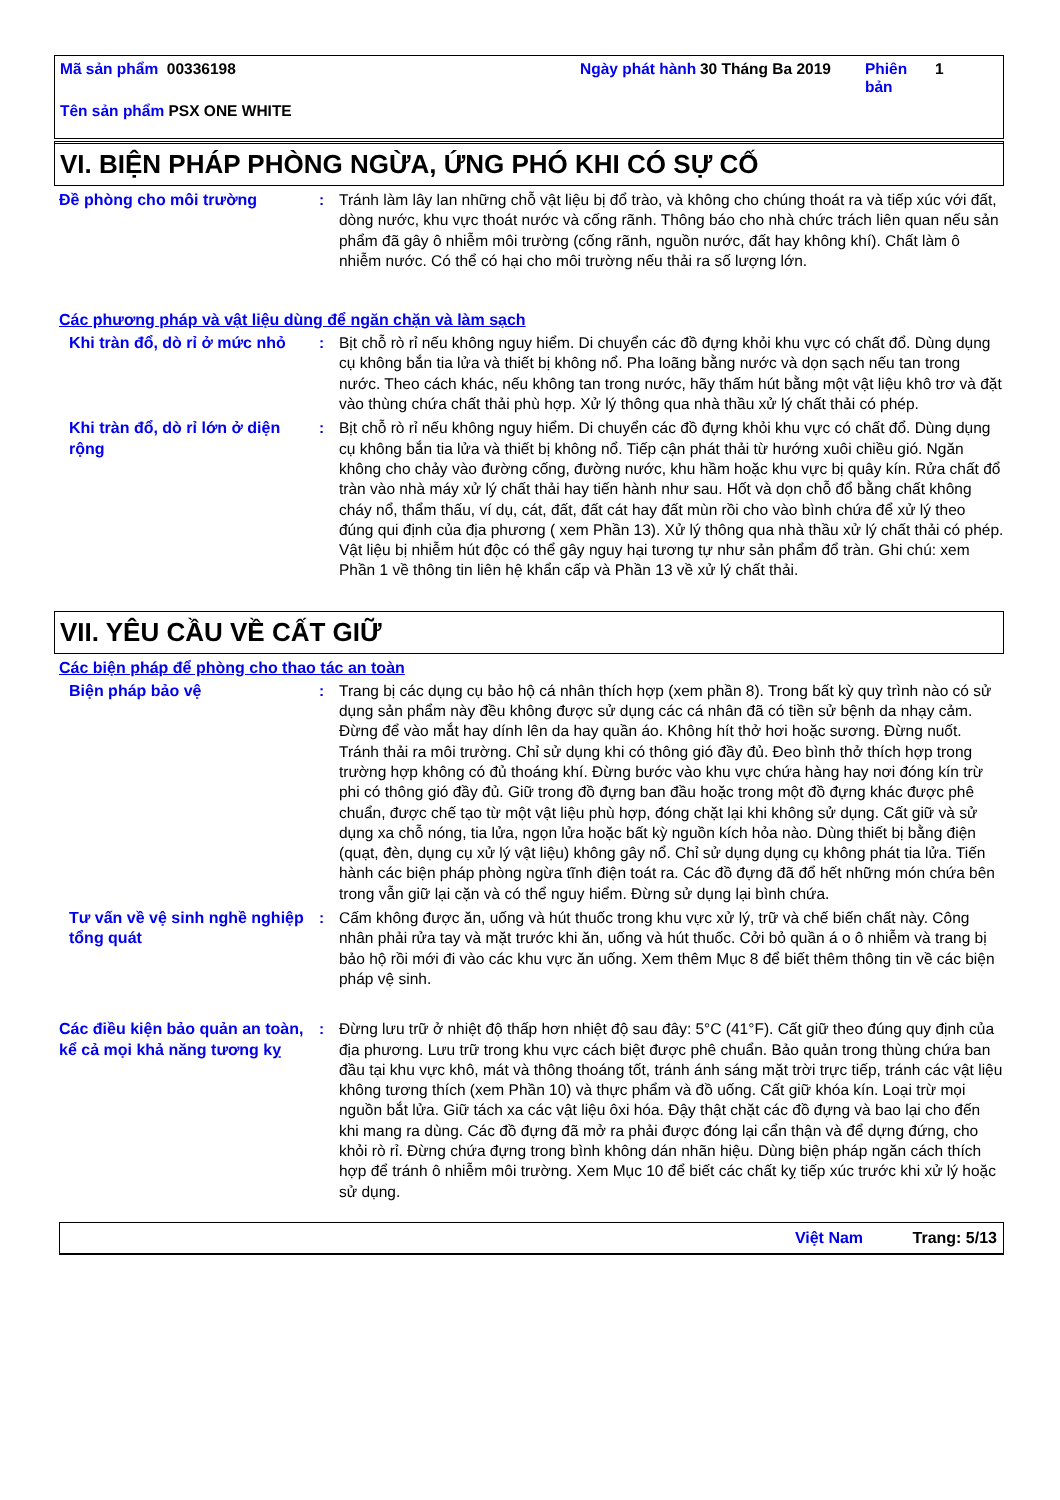Mã sản phẩm 00336198 Ngày phát hành
30 Tháng Ba 2019 Phiên bản
1
Tên sản phẩm PSX ONE WHITE
VI. BIỆN PHÁP PHÒNG NGỪA, ỨNG PHÓ KHI CÓ SỰ CỐ
Đề phòng cho môi trường : Tránh làm lây lan những chỗ vật liệu bị đổ trào, và không cho chúng thoát ra và tiếp xúc với đất, dòng nước, khu vực thoát nước và cống rãnh. Thông báo cho nhà chức trách liên quan nếu sản phẩm đã gây ô nhiễm môi trường (cống rãnh, nguồn nước, đất hay không khí). Chất làm ô nhiễm nước. Có thể có hại cho môi trường nếu thải ra số lượng lớn.
Các phương pháp và vật liệu dùng để ngăn chặn và làm sạch
Khi tràn đổ, dò rỉ ở mức nhỏ
: Bịt chỗ rò rỉ nếu không nguy hiểm. Di chuyển các đồ đựng khỏi khu vực có chất đổ. Dùng dụng cụ không bắn tia lửa và thiết bị không nổ. Pha loãng bằng nước và dọn sạch nếu tan trong nước. Theo cách khác, nếu không tan trong nước, hãy thấm hút bằng một vật liệu khô trơ và đặt vào thùng chứa chất thải phù hợp. Xử lý thông qua nhà thầu xử lý chất thải có phép.
Khi tràn đổ, dò rỉ lớn ở diện rộng
: Bịt chỗ rò rỉ nếu không nguy hiểm. Di chuyển các đồ đựng khỏi khu vực có chất đổ. Dùng dụng cụ không bắn tia lửa và thiết bị không nổ. Tiếp cận phát thải từ hướng xuôi chiều gió. Ngăn không cho chảy vào đường cống, đường nước, khu hầm hoặc khu vực bị quây kín. Rửa chất đổ tràn vào nhà máy xử lý chất thải hay tiến hành như sau. Hốt và dọn chỗ đổ bằng chất không cháy nổ, thẩm thấu, ví dụ, cát, đất, đất cát hay đất mùn rồi cho vào bình chứa để xử lý theo đúng qui định của địa phương ( xem Phần 13). Xử lý thông qua nhà thầu xử lý chất thải có phép. Vật liệu bị nhiễm hút độc có thể gây nguy hại tương tự như sản phẩm đổ tràn. Ghi chú: xem Phần 1 về thông tin liên hệ khẩn cấp và Phần 13 về xử lý chất thải.
VII. YÊU CẦU VỀ CẤT GIỮ
Các biện pháp để phòng cho thao tác an toàn
Biện pháp bảo vệ : Trang bị các dụng cụ bảo hộ cá nhân thích hợp (xem phần 8). Trong bất kỳ quy trình nào có sử dụng sản phẩm này đều không được sử dụng các cá nhân đã có tiền sử bệnh da nhạy cảm. Đừng để vào mắt hay dính lên da hay quần áo. Không hít thở hơi hoặc sương. Đừng nuốt. Tránh thải ra môi trường. Chỉ sử dụng khi có thông gió đầy đủ. Đeo bình thở thích hợp trong trường hợp không có đủ thoáng khí. Đừng bước vào khu vực chứa hàng hay nơi đóng kín trừ phi có thông gió đầy đủ. Giữ trong đồ đựng ban đầu hoặc trong một đồ đựng khác được phê chuẩn, được chế tạo từ một vật liệu phù hợp, đóng chặt lại khi không sử dụng. Cất giữ và sử dụng xa chỗ nóng, tia lửa, ngọn lửa hoặc bất kỳ nguồn kích hỏa nào. Dùng thiết bị bằng điện (quạt, đèn, dụng cụ xử lý vật liệu) không gây nổ. Chỉ sử dụng dụng cụ không phát tia lửa. Tiến hành các biện pháp phòng ngừa tĩnh điện toát ra. Các đồ đựng đã đổ hết những món chứa bên trong vẫn giữ lại cặn và có thể nguy hiểm. Đừng sử dụng lại bình chứa.
Tư vấn về vệ sinh nghề nghiệp tổng quát
: Cấm không được ăn, uống và hút thuốc trong khu vực xử lý, trữ và chế biến chất này. Công nhân phải rửa tay và mặt trước khi ăn, uống và hút thuốc. Cởi bỏ quần á o ô nhiễm và trang bị bảo hộ rồi mới đi vào các khu vực ăn uống. Xem thêm Mục 8 để biết thêm thông tin về các biện pháp vệ sinh.
Các điều kiện bảo quản an toàn, kể cả mọi khả năng tương kỵ
: Đừng lưu trữ ở nhiệt độ thấp hơn nhiệt độ sau đây: 5°C (41°F). Cất giữ theo đúng quy định của địa phương. Lưu trữ trong khu vực cách biệt được phê chuẩn. Bảo quản trong thùng chứa ban đầu tại khu vực khô, mát và thông thoáng tốt, tránh ánh sáng mặt trời trực tiếp, tránh các vật liệu không tương thích (xem Phần 10) và thực phẩm và đồ uống. Cất giữ khóa kín. Loại trừ mọi nguồn bắt lửa. Giữ tách xa các vật liệu ôxi hóa. Đậy thật chặt các đồ đựng và bao lại cho đến khi mang ra dùng. Các đồ đựng đã mở ra phải được đóng lại cẩn thận và để dựng đứng, cho khỏi rò rỉ. Đừng chứa đựng trong bình không dán nhãn hiệu. Dùng biện pháp ngăn cách thích hợp để tránh ô nhiễm môi trường. Xem Mục 10 để biết các chất kỵ tiếp xúc trước khi xử lý hoặc sử dụng.
Việt Nam Trang: 5/13